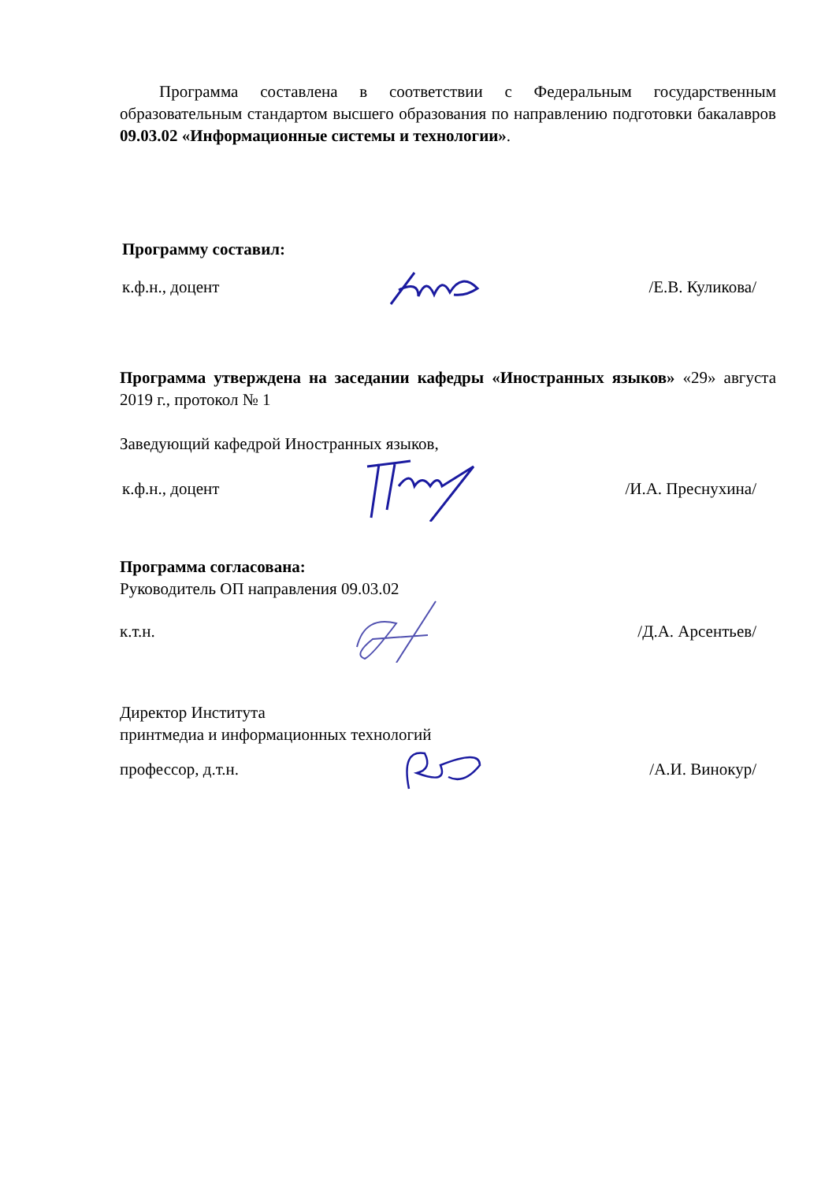Программа составлена в соответствии с Федеральным государственным образовательным стандартом высшего образования по направлению подготовки бакалавров 09.03.02 «Информационные системы и технологии».
Программу составил:
к.ф.н., доцент /Е.В. Куликова/
Программа утверждена на заседании кафедры «Иностранных языков» «29» августа 2019 г., протокол № 1
Заведующий кафедрой Иностранных языков,
к.ф.н., доцент /И.А. Преснухина/
Программа согласована:
Руководитель ОП направления 09.03.02
к.т.н. /Д.А. Арсентьев/
Директор Института
принтмедиа и информационных технологий
профессор, д.т.н. /А.И. Винокур/